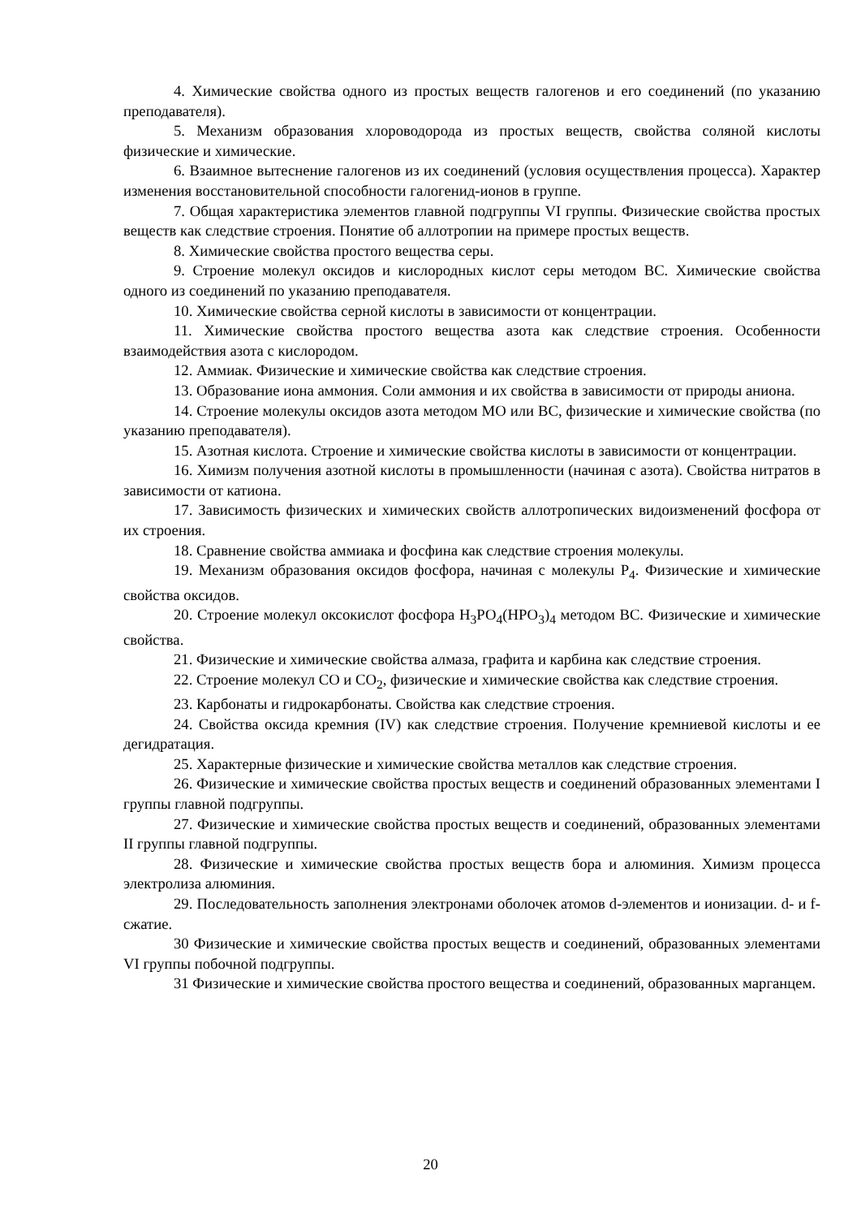4. Химические свойства одного из простых веществ галогенов и его соединений (по указанию преподавателя).
5. Механизм образования хлороводорода из простых веществ, свойства соляной кислоты физические и химические.
6. Взаимное вытеснение галогенов из их соединений (условия осуществления процесса). Характер изменения восстановительной способности галогенид-ионов в группе.
7. Общая характеристика элементов главной подгруппы VI группы. Физические свойства простых веществ как следствие строения. Понятие об аллотропии на примере простых веществ.
8. Химические свойства простого вещества серы.
9. Строение молекул оксидов и кислородных кислот серы методом ВС. Химические свойства одного из соединений по указанию преподавателя.
10. Химические свойства серной кислоты в зависимости от концентрации.
11. Химические свойства простого вещества азота как следствие строения. Особенности взаимодействия азота с кислородом.
12. Аммиак. Физические и химические свойства как следствие строения.
13. Образование иона аммония. Соли аммония и их свойства в зависимости от природы аниона.
14. Строение молекулы оксидов азота методом МО или ВС, физические и химические свойства (по указанию преподавателя).
15. Азотная кислота. Строение и химические свойства кислоты в зависимости от концентрации.
16. Химизм получения азотной кислоты в промышленности (начиная с азота). Свойства нитратов в зависимости от катиона.
17. Зависимость физических и химических свойств аллотропических видоизменений фосфора от их строения.
18. Сравнение свойства аммиака и фосфина как следствие строения молекулы.
19. Механизм образования оксидов фосфора, начиная с молекулы Р<sub>4</sub>. Физические и химические свойства оксидов.
20. Строение молекул оксокислот фосфора Н<sub>3</sub>РО<sub>4</sub>(НРО<sub>3</sub>)<sub>4</sub> методом ВС. Физические и химические свойства.
21. Физические и химические свойства алмаза, графита и карбина как следствие строения.
22. Строение молекул СО и СО<sub>2</sub>, физические и химические свойства как следствие строения.
23. Карбонаты и гидрокарбонаты. Свойства как следствие строения.
24. Свойства оксида кремния (IV) как следствие строения. Получение кремниевой кислоты и ее дегидратация.
25. Характерные физические и химические свойства металлов как следствие строения.
26. Физические и химические свойства простых веществ и соединений образованных элементами I группы главной подгруппы.
27. Физические и химические свойства простых веществ и соединений, образованных элементами II группы главной подгруппы.
28. Физические и химические свойства простых веществ бора и алюминия. Химизм процесса электролиза алюминия.
29. Последовательность заполнения электронами оболочек атомов d-элементов и ионизации. d- и f- сжатие.
30 Физические и химические свойства простых веществ и соединений, образованных элементами VI группы побочной подгруппы.
31 Физические и химические свойства простого вещества и соединений, образованных марганцем.
20